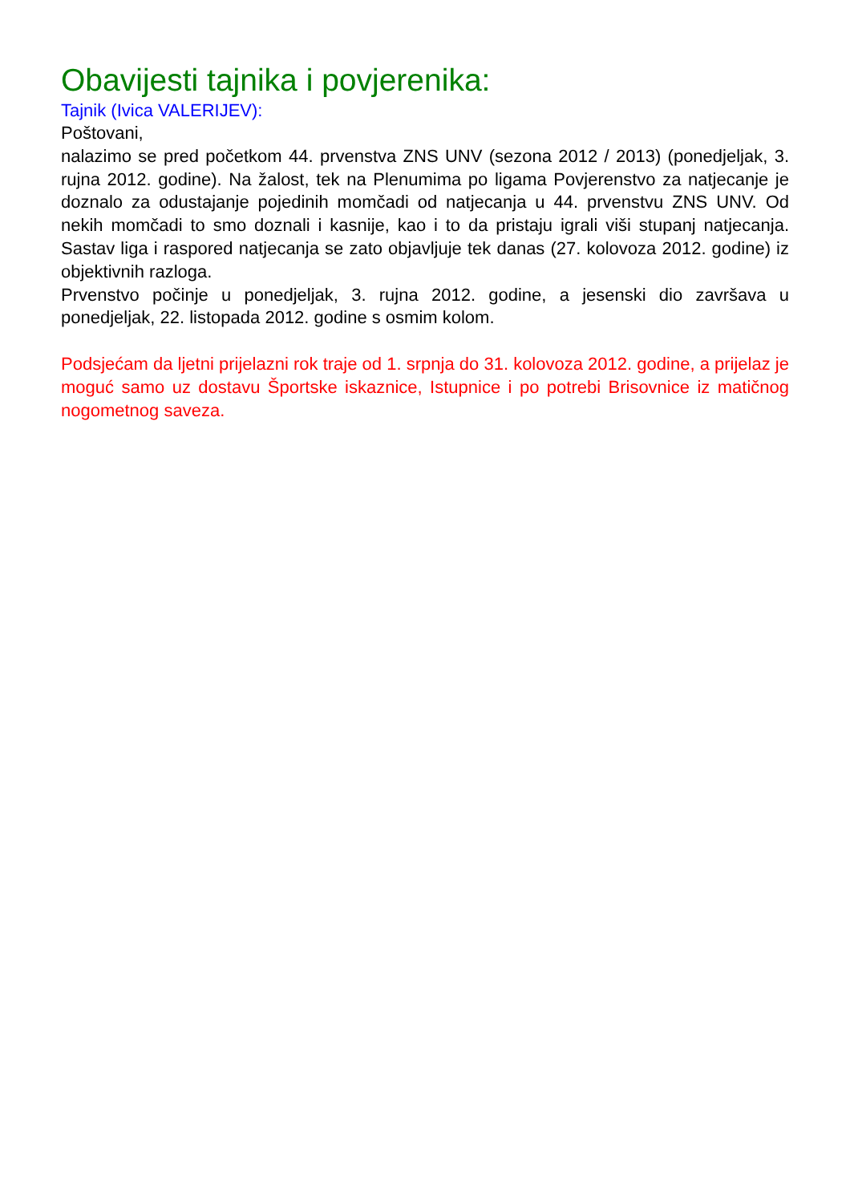Obavijesti tajnika i povjerenika:
Tajnik (Ivica VALERIJEV):
Poštovani,
nalazimo se pred početkom 44. prvenstva ZNS UNV (sezona 2012 / 2013) (ponedjeljak, 3. rujna 2012. godine). Na žalost, tek na Plenumima po ligama Povjerenstvo za natjecanje je doznalo za odustajanje pojedinih momčadi od natjecanja u 44. prvenstvu ZNS UNV. Od nekih momčadi to smo doznali i kasnije, kao i to da pristaju igrali viši stupanj natjecanja. Sastav liga i raspored natjecanja se zato objavljuje tek danas (27. kolovoza 2012. godine) iz objektivnih razloga.
Prvenstvo počinje u ponedjeljak, 3. rujna 2012. godine, a jesenski dio završava u ponedjeljak, 22. listopada 2012. godine s osmim kolom.
Podsjećam da ljetni prijelazni rok traje od 1. srpnja do 31. kolovoza 2012. godine, a prijelaz je moguć samo uz dostavu Športske iskaznice, Istupnice i po potrebi Brisovnice iz matičnog nogometnog saveza.